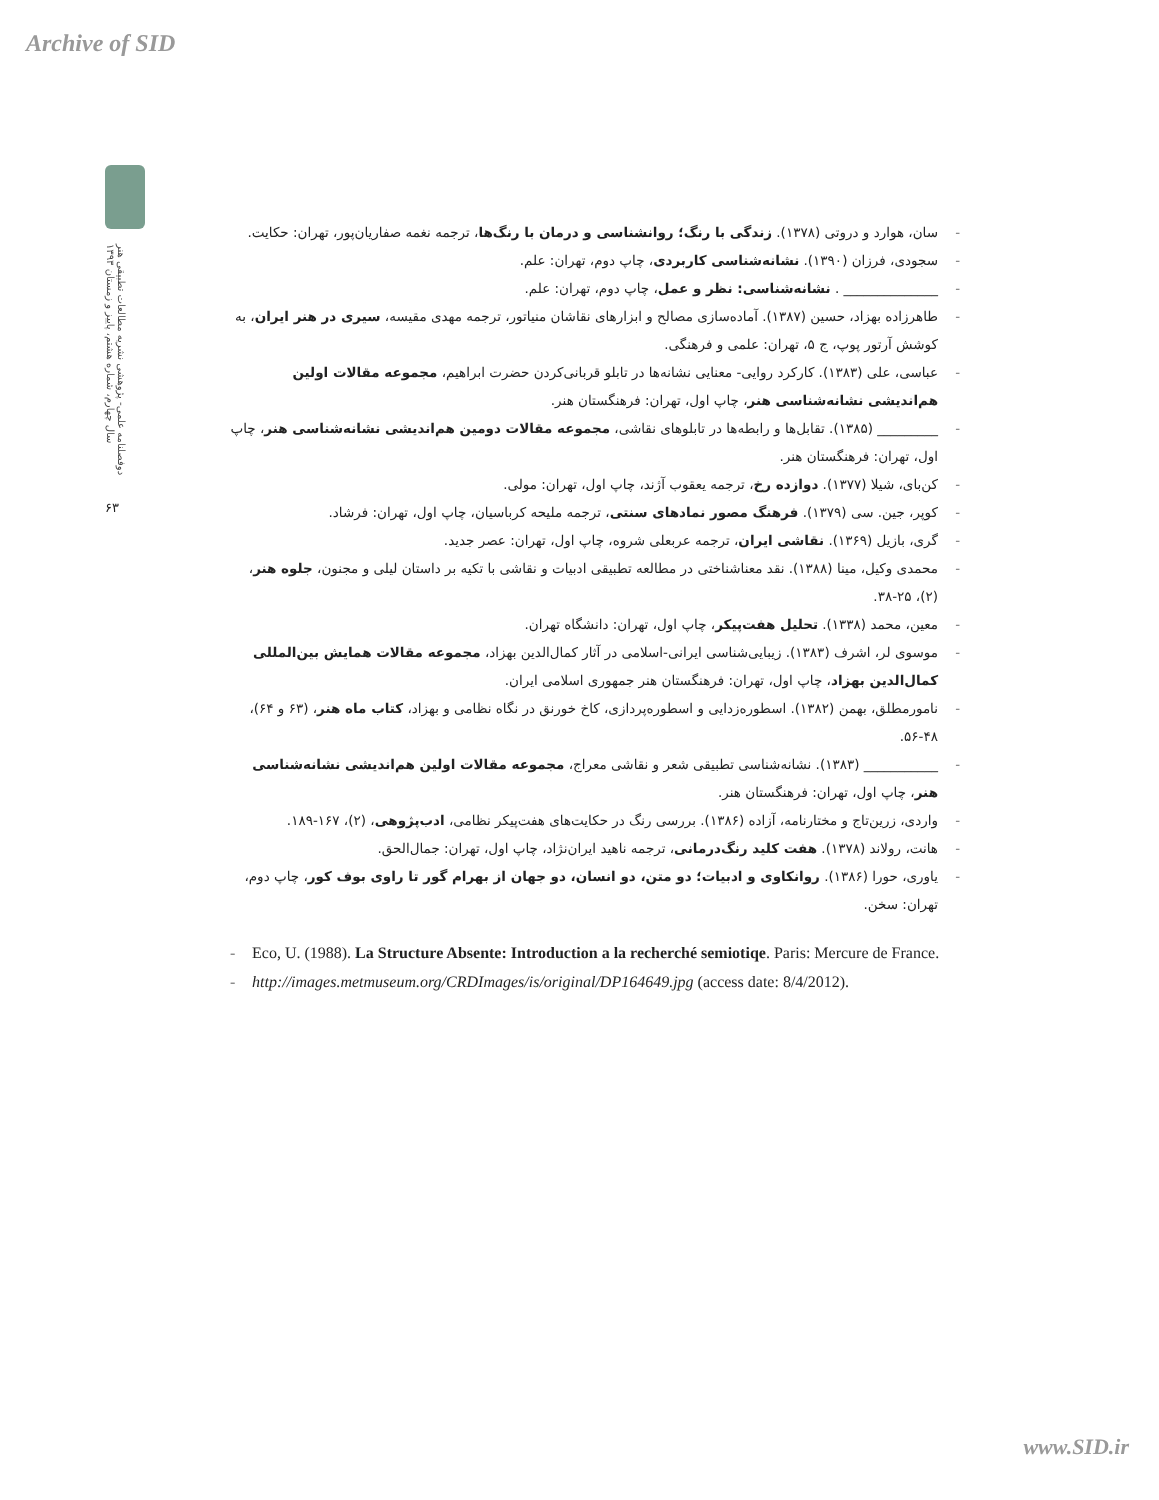Archive of SID
دوفصلنامه علمی- پژوهشی نشریه مطالعات تطبیقی هنر
سال چهارم، شماره هشتم، پاییز و زمستان ۱۳۹۳
۶۳
- سان، هوارد و دروتی (۱۳۷۸). زندگی با رنگ؛ روانشناسی و درمان با رنگ‌ها، ترجمه نغمه صفاریان‌پور، تهران: حکایت.
- سجودی، فرزان (۱۳۹۰). نشانه‌شناسی کاربردی، چاپ دوم، تهران: علم.
- ______________ . نشانه‌شناسی: نظر و عمل، چاپ دوم، تهران: علم.
- طاهرزاده بهزاد، حسین (۱۳۸۷). آماده‌سازی مصالح و ابزارهای نقاشان منیاتور، ترجمه مهدی مقیسه، سیری در هنر ایران، به کوشش آرتور پوپ، ج ۵، تهران: علمی و فرهنگی.
- عباسی، علی (۱۳۸۳). کارکرد روایی- معنایی نشانه‌ها در تابلو قربانی‌کردن حضرت ابراهیم، مجموعه مقالات اولین هم‌اندیشی نشانه‌شناسی هنر، چاپ اول، تهران: فرهنگستان هنر.
- _________ (۱۳۸۵). تقابل‌ها و رابطه‌ها در تابلوهای نقاشی، مجموعه مقالات دومین هم‌اندیشی نشانه‌شناسی هنر، چاپ اول، تهران: فرهنگستان هنر.
- کن‌بای، شیلا (۱۳۷۷). دوازده رخ، ترجمه یعقوب آژند، چاپ اول، تهران: مولی.
- کوپر، جین. سی (۱۳۷۹). فرهنگ مصور نمادهای سنتی، ترجمه ملیحه کرباسیان، چاپ اول، تهران: فرشاد.
- گری، بازیل (۱۳۶۹). نقاشی ایران، ترجمه عربعلی شروه، چاپ اول، تهران: عصر جدید.
- محمدی وکیل، مینا (۱۳۸۸). نقد معناشناختی در مطالعه تطبیقی ادبیات و نقاشی با تکیه بر داستان لیلی و مجنون، جلوه هنر، (۲)، ۲۵-۳۸.
- معین، محمد (۱۳۳۸). تحلیل هفت‌پیکر، چاپ اول، تهران: دانشگاه تهران.
- موسوی لر، اشرف (۱۳۸۳). زیبایی‌شناسی ایرانی-اسلامی در آثار کمال‌الدین بهزاد، مجموعه مقالات همایش بین‌المللی کمال‌الدین بهزاد، چاپ اول، تهران: فرهنگستان هنر جمهوری اسلامی ایران.
- نامورمطلق، بهمن (۱۳۸۲). اسطوره‌زدایی و اسطوره‌پردازی، کاخ خورنق در نگاه نظامی و بهزاد، کتاب ماه هنر، (۶۳ و ۶۴)، ۴۸-۵۶.
- ___________ (۱۳۸۳). نشانه‌شناسی تطبیقی شعر و نقاشی معراج، مجموعه مقالات اولین هم‌اندیشی نشانه‌شناسی هنر، چاپ اول، تهران: فرهنگستان هنر.
- واردی، زرین‌تاج و مختارنامه، آزاده (۱۳۸۶). بررسی رنگ در حکایت‌های هفت‌پیکر نظامی، ادب‌پژوهی، (۲)، ۱۶۷-۱۸۹.
- هانت، رولاند (۱۳۷۸). هفت کلید رنگ‌درمانی، ترجمه ناهید ایران‌نژاد، چاپ اول، تهران: جمال‌الحق.
- یاوری، حورا (۱۳۸۶). روانکاوی و ادبیات؛ دو متن، دو انسان، دو جهان از بهرام گور تا راوی بوف کور، چاپ دوم، تهران: سخن.
- Eco, U. (1988). La Structure Absente: Introduction a la recherché semiotiqe. Paris: Mercure de France.
- http://images.metmuseum.org/CRDImages/is/original/DP164649.jpg (access date: 8/4/2012).
www.SID.ir